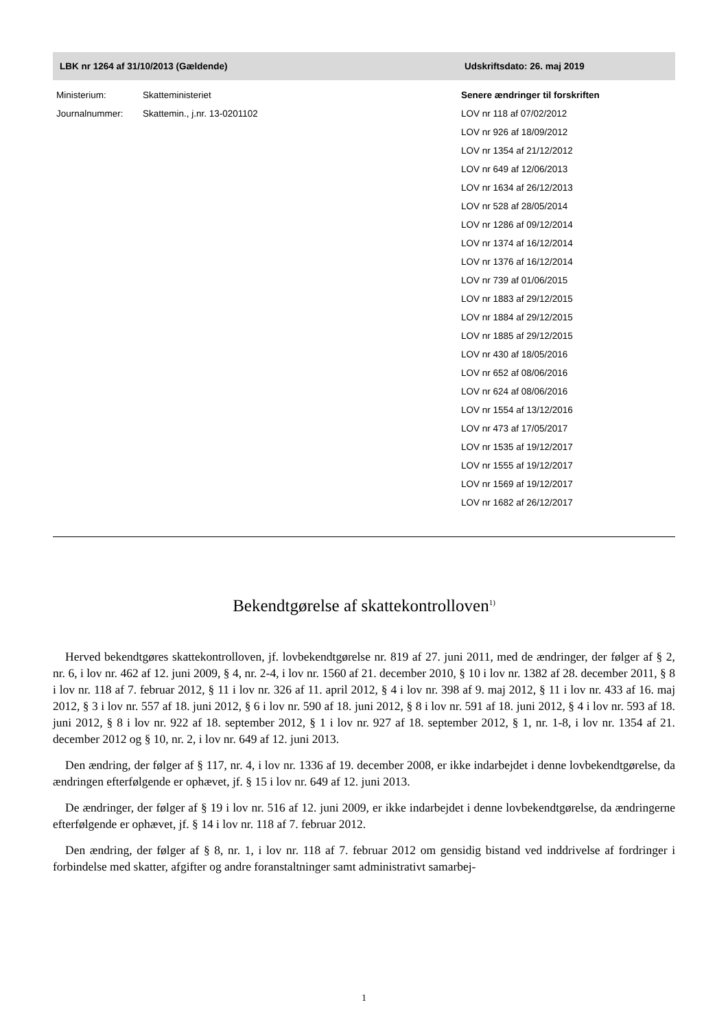LBK nr 1264 af 31/10/2013 (Gældende) Udskriftsdato: 26. maj 2019
Ministerium: Skatteministeriet
Journalnummer: Skattemin., j.nr. 13-0201102
Senere ændringer til forskriften
LOV nr 118 af 07/02/2012
LOV nr 926 af 18/09/2012
LOV nr 1354 af 21/12/2012
LOV nr 649 af 12/06/2013
LOV nr 1634 af 26/12/2013
LOV nr 528 af 28/05/2014
LOV nr 1286 af 09/12/2014
LOV nr 1374 af 16/12/2014
LOV nr 1376 af 16/12/2014
LOV nr 739 af 01/06/2015
LOV nr 1883 af 29/12/2015
LOV nr 1884 af 29/12/2015
LOV nr 1885 af 29/12/2015
LOV nr 430 af 18/05/2016
LOV nr 652 af 08/06/2016
LOV nr 624 af 08/06/2016
LOV nr 1554 af 13/12/2016
LOV nr 473 af 17/05/2017
LOV nr 1535 af 19/12/2017
LOV nr 1555 af 19/12/2017
LOV nr 1569 af 19/12/2017
LOV nr 1682 af 26/12/2017
Bekendtgørelse af skattekontrolloven<sup>1)</sup>
Herved bekendtgøres skattekontrolloven, jf. lovbekendtgørelse nr. 819 af 27. juni 2011, med de ændringer, der følger af § 2, nr. 6, i lov nr. 462 af 12. juni 2009, § 4, nr. 2-4, i lov nr. 1560 af 21. december 2010, § 10 i lov nr. 1382 af 28. december 2011, § 8 i lov nr. 118 af 7. februar 2012, § 11 i lov nr. 326 af 11. april 2012, § 4 i lov nr. 398 af 9. maj 2012, § 11 i lov nr. 433 af 16. maj 2012, § 3 i lov nr. 557 af 18. juni 2012, § 6 i lov nr. 590 af 18. juni 2012, § 8 i lov nr. 591 af 18. juni 2012, § 4 i lov nr. 593 af 18. juni 2012, § 8 i lov nr. 922 af 18. september 2012, § 1 i lov nr. 927 af 18. september 2012, § 1, nr. 1-8, i lov nr. 1354 af 21. december 2012 og § 10, nr. 2, i lov nr. 649 af 12. juni 2013.
Den ændring, der følger af § 117, nr. 4, i lov nr. 1336 af 19. december 2008, er ikke indarbejdet i denne lovbekendtgørelse, da ændringen efterfølgende er ophævet, jf. § 15 i lov nr. 649 af 12. juni 2013.
De ændringer, der følger af § 19 i lov nr. 516 af 12. juni 2009, er ikke indarbejdet i denne lovbekendtgørelse, da ændringerne efterfølgende er ophævet, jf. § 14 i lov nr. 118 af 7. februar 2012.
Den ændring, der følger af § 8, nr. 1, i lov nr. 118 af 7. februar 2012 om gensidig bistand ved inddrivelse af fordringer i forbindelse med skatter, afgifter og andre foranstaltninger samt administrativt samarbej-
1